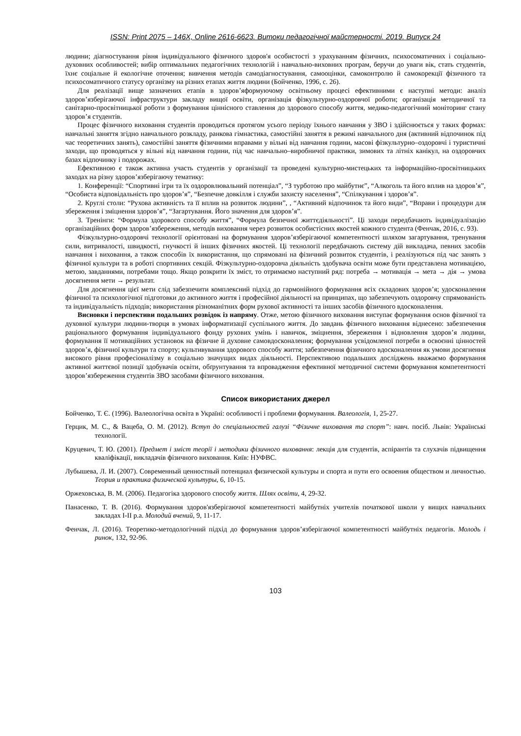ISSN: Print 2075 – 146X, Online 2616-6623. Витоки педагогічної майстерності. 2019. Випуск 24
людини; діагностування рівня індивідуального фізичного здоров'я особистості з урахуванням фізичних, психосоматичних і соціально-духовних особливостей; вибір оптимальних педагогічних технологій і навчально-виховних програм, беручи до уваги вік, стать студентів, їхнє соціальне й екологічне оточення; вивчення методів самодіагностування, самооцінки, самоконтролю й самокорекції фізичного та психосоматичного статусу організму на різних етапах життя людини (Бойченко, 1996, с. 26).
Для реалізації вище зазначених етапів в здоров’яформуючому освітньому процесі ефективними є наступні методи: аналіз здоров’язберігаючої інфраструктури закладу вищої освіти, організація фізкультурно-оздоровчої роботи; організація методичної та санітарно-просвітницької роботи з формування ціннісного ставлення до здорового способу життя, медико-педагогічний моніторинг стану здоров’я студентів.
Процес фізичного виховання студентів проводиться протягом усього періоду їхнього навчання у ЗВО і здійснюється у таких формах: навчальні заняття згідно навчального розкладу, ранкова гімнастика, самостійні заняття в режимі навчального дня (активний відпочинок під час теоретичних занять), самостійні заняття фізичними вправами у вільні від навчання години, масові фізкультурно–оздоровчі і туристичні заходи, що проводяться у вільні від навчання години, під час навчально–виробничої практики, зимових та літніх канікул, на оздоровчих базах відпочинку і подорожах.
Ефективною є також активна участь студентів у організації та проведені культурно-мистецьких та інформаційно-просвітницьких заходах на різну здоров’язберігаючу тематику:
1. Конференції: “Спортивні ігри та їх оздоровлювальний потенціал”, “З турботою про майбутнє”, “Алкоголь та його вплив на здоров’я”, “Особиста відповідальність про здоров’я”, “Безпечне довкілля і служби захисту населення”, “Спілкування і здоров’я”.
2. Круглі столи: “Рухова активність та її вплив на розвиток людини”, , “Активний відпочинок та його види”, “Вправи і процедури для збереження і зміцнення здоров’я”, “Загартування. Його значення для здоров’я”.
3. Тренінги: “Формула здорового способу життя”, “Формула безпечної життєдіяльності”. Ці заходи передбачають індивідуалізацію організаційних форм здоров’язбереження, методів виховання через розвиток особистісних якостей кожного студента (Фенчак, 2016, с. 93).
Фізкультурно-оздоровчі технології орієнтовані на формування здоров’язберігаючої компетентності шляхом загартування, тренування сили, витривалості, швидкості, гнучкості й інших фізичних якостей. Ці технології передбачають систему дій викладача, певних засобів навчання і виховання, а також способів їх використання, що спрямовані на фізичний розвиток студентів, і реалізуються під час занять з фізичної культури та в роботі спортивних секцій. Фізкультурно-оздоровча діяльність здобувача освіти може бути представлена мотивацією, метою, завданнями, потребами тощо. Якщо розкрити їх зміст, то отримаємо наступний ряд: потреба → мотивація → мета → дія → умова досягнення мети → результат.
Для досягнення цієї мети слід забезпечити комплексний підхід до гармонійного формування всіх складових здоров’я; удосконалення фізичної та психологічної підготовки до активного життя і професійної діяльності на принципах, що забезпечують оздоровчу спрямованість та індивідуальність підходів; використання різноманітних форм рухової активності та інших засобів фізичного вдосконалення.
Висновки і перспективи подальших розвідок із напряму. Отже, метою фізичного виховання виступає формування основ фізичної та духовної культури людини-творця в умовах інформатизації суспільного життя. До завдань фізичного виховання віднесено: забезпечення раціонального формування індивідуального фонду рухових умінь і навичок, зміцнення, збереження і відновлення здоров’я людини, формування її мотиваційних установок на фізичне й духовне самовдосконалення; формування усвідомленої потреби в освоєнні цінностей здоров’я, фізичної культури та спорту; культивування здорового способу життя; забезпечення фізичного вдосконалення як умови досягнення високого рівня професіоналізму в соціально значущих видах діяльності. Перспективою подальших досліджень вважаємо формування активної життєвої позиції здобувачів освіти, обґрунтування та впровадження ефективної методичної системи формування компетентності здоров’язбереження студентів ЗВО засобами фізичного виховання.
Список використаних джерел
Бойченко, Т. Є. (1996). Валеологічна освіта в Україні: особливості і проблеми формування. Валеологія, 1, 25-27.
Герцик, М. С., & Вацеба, О. М. (2012). Вступ до спеціальностей галузі “Фізичне виховання та спорт”: навч. посіб. Львів: Українські технології.
Круцевич, Т. Ю. (2001). Предмет і зміст теорії і методики фізичного виховання: лекція для студентів, аспірантів та слухачів підвищення кваліфікації, викладачів фізичного виховання. Київ: НУФВС.
Лубышева, Л. И. (2007). Современный ценностный потенциал физической культуры и спорта и пути его освоения обществом и личностью. Теория и практика физической культуры, 6, 10-15.
Оржеховська, В. М. (2006). Педагогіка здорового способу життя. Шлях освіти, 4, 29-32.
Панасенко, Т. В. (2016). Формування здоров'язберігаючої компетентності майбутніх учителів початкової школи у вищих навчальних закладах І-ІІ р.а. Молодий вчений, 9, 11-17.
Фенчак, Л. (2016). Теоретико-методологічний підхід до формування здоров’язберігаючої компетентності майбутніх педагогів. Молодь і ринок, 132, 92-96.
103